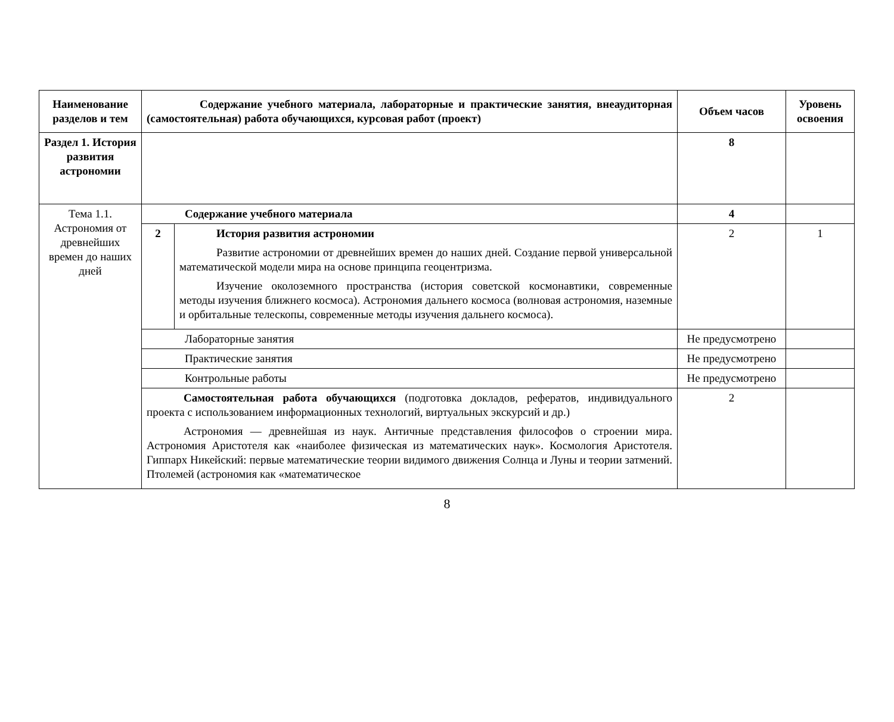| Наименование разделов и тем | Содержание учебного материала, лабораторные и практические занятия, внеаудиторная (самостоятельная) работа обучающихся, курсовая работ (проект) | | Объем часов | Уровень освоения |
| --- | --- | --- | --- | --- |
| Раздел 1. История развития астрономии | | | 8 | |
| Тема 1.1. Астрономия от древнейших времен до наших дней | Содержание учебного материала | | 4 | |
| | 2 | История развития астрономии Развитие астрономии от древнейших времен до наших дней. Создание первой универсальной математической модели мира на основе принципа геоцентризма. Изучение околоземного пространства (история советской космонавтики, современные методы изучения ближнего космоса). Астрономия дальнего космоса (волновая астрономия, наземные и орбитальные телескопы, современные методы изучения дальнего космоса). | 2 | 1 |
| | Лабораторные занятия | | Не предусмотрено | |
| | Практические занятия | | Не предусмотрено | |
| | Контрольные работы | | Не предусмотрено | |
| | Самостоятельная работа обучающихся (подготовка докладов, рефератов, индивидуального проекта с использованием информационных технологий, виртуальных экскурсий и др.) Астрономия — древнейшая из наук. Античные представления философов о строении мира. Астрономия Аристотеля как «наиболее физическая из математических наук». Космология Аристотеля. Гиппарх Никейский: первые математические теории видимого движения Солнца и Луны и теории затмений. Птолемей (астрономия как «математическое | | 2 | |
8